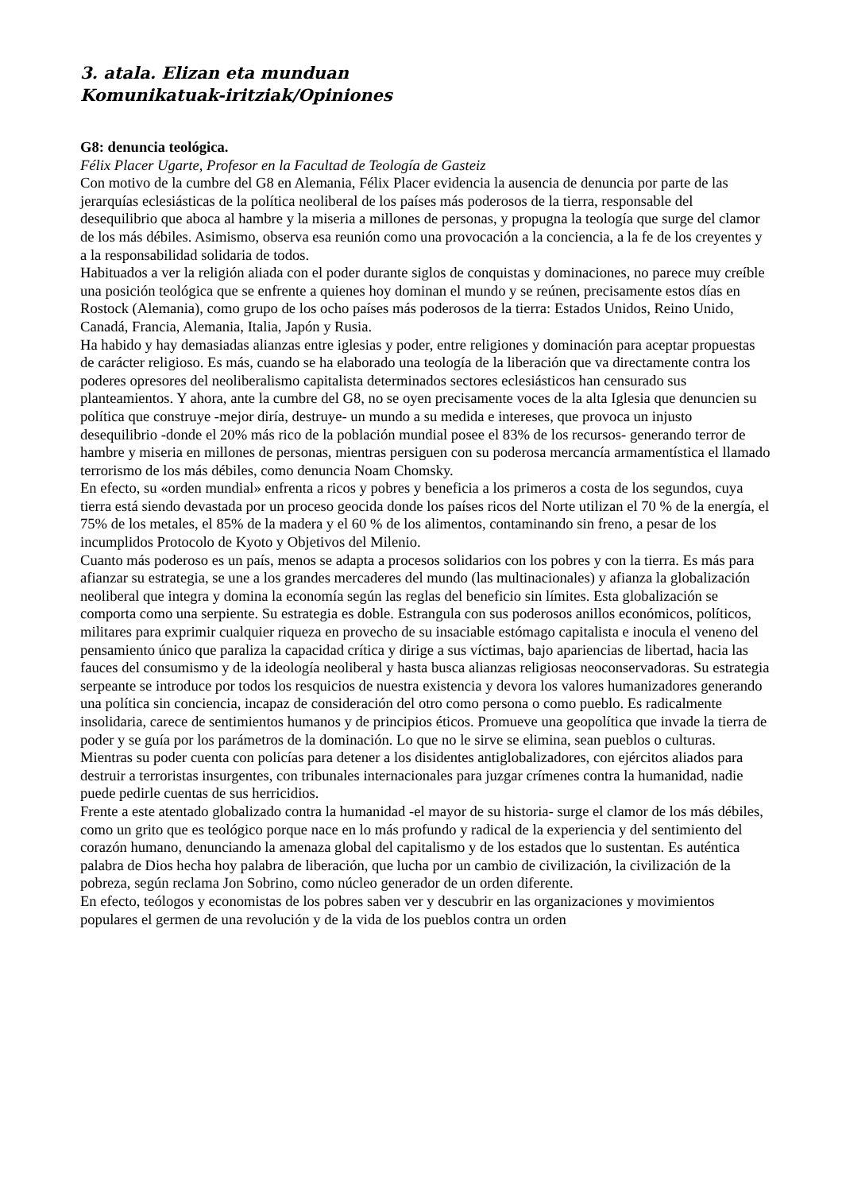3. atala. Elizan eta munduan
Komunikatuak-iritziak/Opiniones
G8: denuncia teológica.
Félix Placer Ugarte, Profesor en la Facultad de Teología de Gasteiz
Con motivo de la cumbre del G8 en Alemania, Félix Placer evidencia la ausencia de denuncia por parte de las jerarquías eclesiásticas de la política neoliberal de los países más poderosos de la tierra, responsable del desequilibrio que aboca al hambre y la miseria a millones de personas, y propugna la teología que surge del clamor de los más débiles. Asimismo, observa esa reunión como una provocación a la conciencia, a la fe de los creyentes y a la responsabilidad solidaria de todos.
Habituados a ver la religión aliada con el poder durante siglos de conquistas y dominaciones, no parece muy creíble una posición teológica que se enfrente a quienes hoy dominan el mundo y se reúnen, precisamente estos días en Rostock (Alemania), como grupo de los ocho países más poderosos de la tierra: Estados Unidos, Reino Unido, Canadá, Francia, Alemania, Italia, Japón y Rusia.
Ha habido y hay demasiadas alianzas entre iglesias y poder, entre religiones y dominación para aceptar propuestas de carácter religioso. Es más, cuando se ha elaborado una teología de la liberación que va directamente contra los poderes opresores del neoliberalismo capitalista determinados sectores eclesiásticos han censurado sus planteamientos. Y ahora, ante la cumbre del G8, no se oyen precisamente voces de la alta Iglesia que denuncien su política que construye -mejor diría, destruye- un mundo a su medida e intereses, que provoca un injusto desequilibrio -donde el 20% más rico de la población mundial posee el 83% de los recursos- generando terror de hambre y miseria en millones de personas, mientras persiguen con su poderosa mercancía armamentística el llamado terrorismo de los más débiles, como denuncia Noam Chomsky.
En efecto, su «orden mundial» enfrenta a ricos y pobres y beneficia a los primeros a costa de los segundos, cuya tierra está siendo devastada por un proceso geocida donde los países ricos del Norte utilizan el 70 % de la energía, el 75% de los metales, el 85% de la madera y el 60 % de los alimentos, contaminando sin freno, a pesar de los incumplidos Protocolo de Kyoto y Objetivos del Milenio.
Cuanto más poderoso es un país, menos se adapta a procesos solidarios con los pobres y con la tierra. Es más para afianzar su estrategia, se une a los grandes mercaderes del mundo (las multinacionales) y afianza la globalización neoliberal que integra y domina la economía según las reglas del beneficio sin límites. Esta globalización se comporta como una serpiente. Su estrategia es doble. Estrangula con sus poderosos anillos económicos, políticos, militares para exprimir cualquier riqueza en provecho de su insaciable estómago capitalista e inocula el veneno del pensamiento único que paraliza la capacidad crítica y dirige a sus víctimas, bajo apariencias de libertad, hacia las fauces del consumismo y de la ideología neoliberal y hasta busca alianzas religiosas neoconservadoras. Su estrategia serpeante se introduce por todos los resquicios de nuestra existencia y devora los valores humanizadores generando una política sin conciencia, incapaz de consideración del otro como persona o como pueblo. Es radicalmente insolidaria, carece de sentimientos humanos y de principios éticos. Promueve una geopolítica que invade la tierra de poder y se guía por los parámetros de la dominación. Lo que no le sirve se elimina, sean pueblos o culturas. Mientras su poder cuenta con policías para detener a los disidentes antiglobalizadores, con ejércitos aliados para destruir a terroristas insurgentes, con tribunales internacionales para juzgar crímenes contra la humanidad, nadie puede pedirle cuentas de sus herricidios.
Frente a este atentado globalizado contra la humanidad -el mayor de su historia- surge el clamor de los más débiles, como un grito que es teológico porque nace en lo más profundo y radical de la experiencia y del sentimiento del corazón humano, denunciando la amenaza global del capitalismo y de los estados que lo sustentan. Es auténtica palabra de Dios hecha hoy palabra de liberación, que lucha por un cambio de civilización, la civilización de la pobreza, según reclama Jon Sobrino, como núcleo generador de un orden diferente.
En efecto, teólogos y economistas de los pobres saben ver y descubrir en las organizaciones y movimientos populares el germen de una revolución y de la vida de los pueblos contra un orden